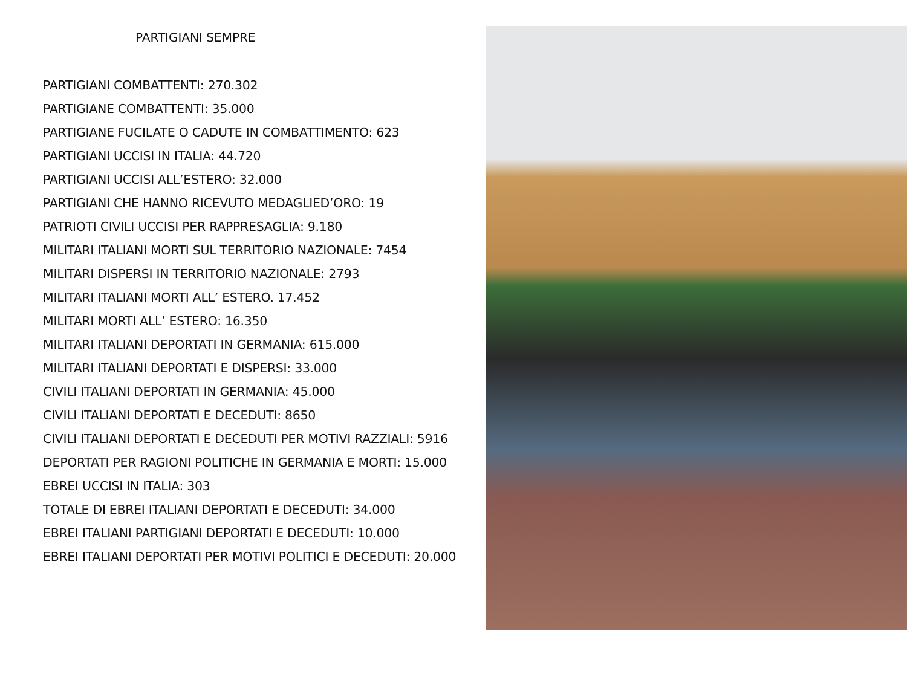PARTIGIANI SEMPRE
PARTIGIANI COMBATTENTI: 270.302
PARTIGIANE COMBATTENTI: 35.000
PARTIGIANE FUCILATE O CADUTE IN COMBATTIMENTO: 623
PARTIGIANI UCCISI IN ITALIA: 44.720
PARTIGIANI UCCISI ALL’ESTERO: 32.000
PARTIGIANI CHE HANNO RICEVUTO MEDAGLIED’ORO: 19
PATRIOTI CIVILI UCCISI PER RAPPRESAGLIA: 9.180
MILITARI ITALIANI MORTI SUL TERRITORIO NAZIONALE: 7454
MILITARI DISPERSI IN TERRITORIO NAZIONALE: 2793
MILITARI ITALIANI MORTI ALL’ ESTERO. 17.452
MILITARI MORTI ALL’ ESTERO: 16.350
MILITARI ITALIANI DEPORTATI IN GERMANIA: 615.000
MILITARI ITALIANI DEPORTATI E DISPERSI: 33.000
CIVILI ITALIANI DEPORTATI IN GERMANIA: 45.000
CIVILI ITALIANI DEPORTATI E DECEDUTI: 8650
CIVILI ITALIANI DEPORTATI E DECEDUTI PER MOTIVI RAZZIALI: 5916
DEPORTATI PER RAGIONI POLITICHE IN GERMANIA E MORTI: 15.000
EBREI UCCISI IN ITALIA: 303
TOTALE DI EBREI ITALIANI DEPORTATI E DECEDUTI: 34.000
EBREI ITALIANI PARTIGIANI DEPORTATI E DECEDUTI: 10.000
EBREI ITALIANI DEPORTATI PER MOTIVI POLITICI E DECEDUTI: 20.000